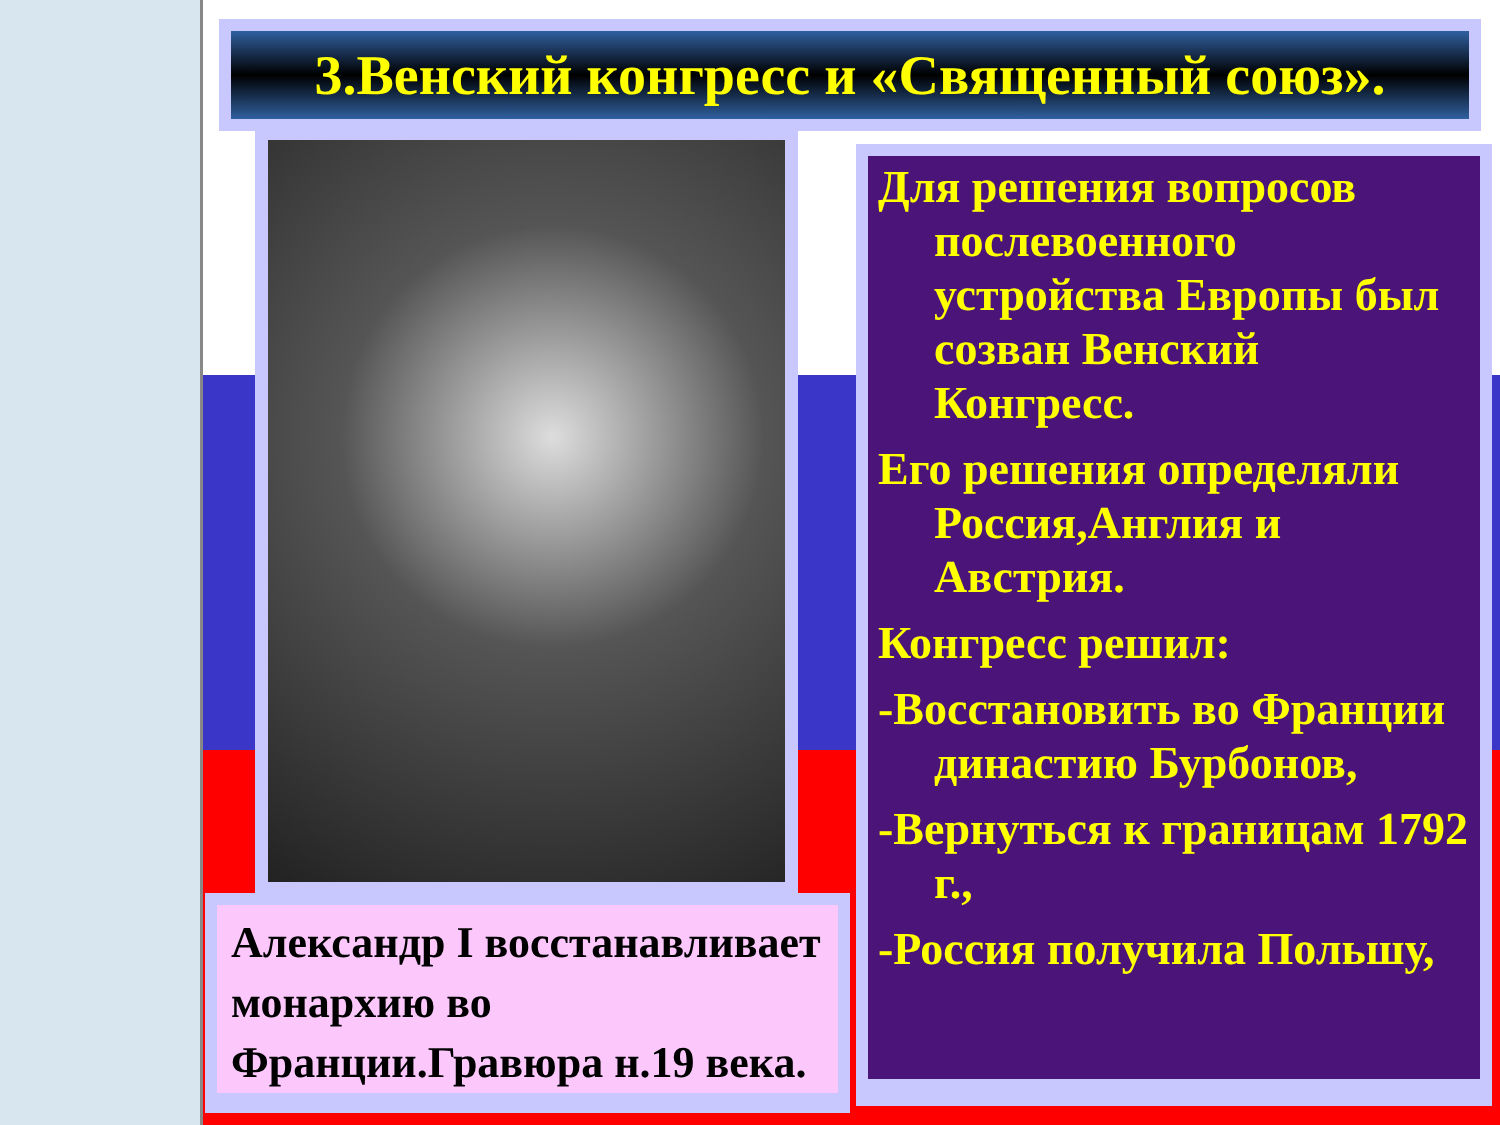3.Венский конгресс и «Священный союз».
Александр I восстанавливает монархию во Франции.Гравюра н.19 века.
Для решения вопросов послевоенного устройства Европы был созван Венский Конгресс.
Его решения определяли Россия,Англия и Австрия.
Конгресс решил:
-Восстановить во Франции династию Бурбонов,
-Вернуться к границам 1792 г.,
-Россия получила Польшу,